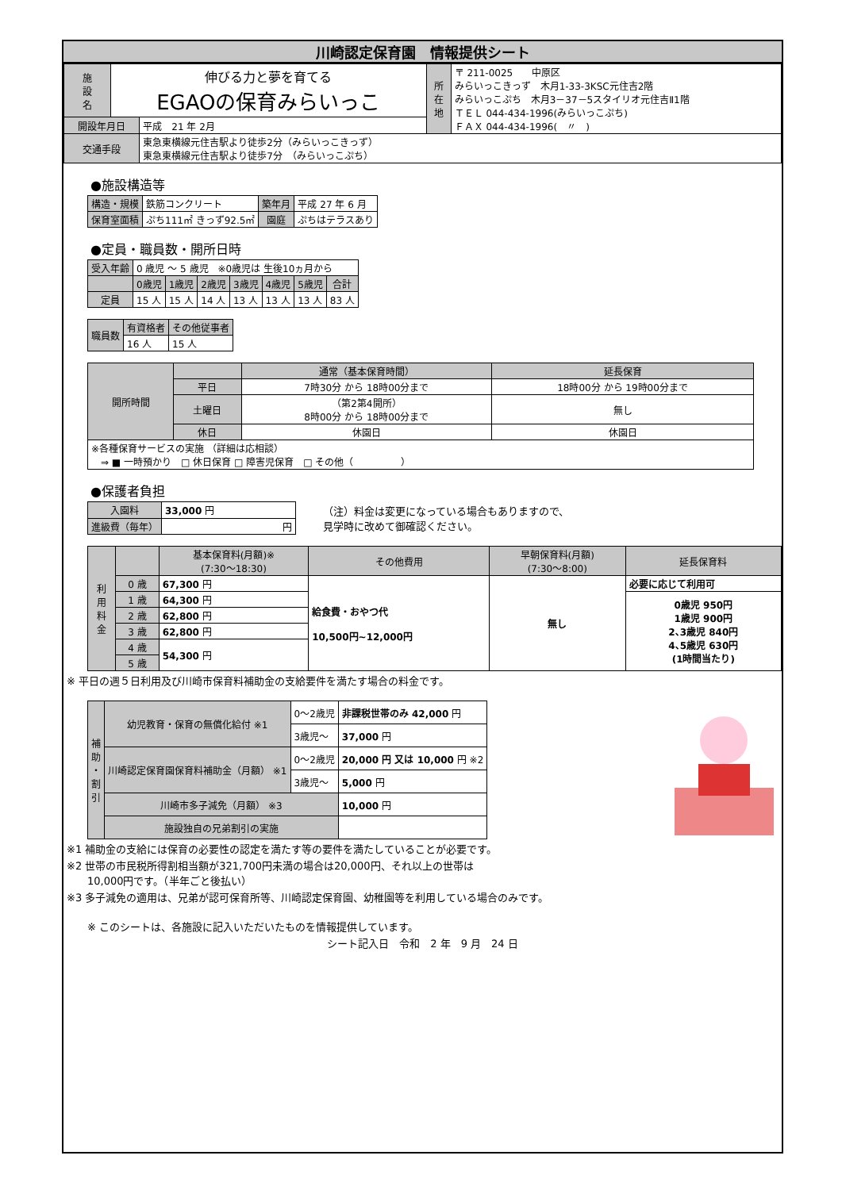川崎認定保育園　情報提供シート
| 施 設 名 | 伸びる力と夢を育てる EGAOの保育みらいっこ | | 所 在 地 | 〒 211-0025 中原区 みらいっこきっず 木月1-33-3KSC元住吉2階 みらいっこぷち 木月3－37－5スタイリオ元住吉Ⅱ1階 ＴＥＬ 044-434-1996(みらいっこぷち) ＦＡＸ 044-434-1996( 〃 ) |
| 開設年月日 | | 平成 21 年 2月 | | |
| 交通手段 | | 東急東横線元住吉駅より徒歩2分（みらいっこきっず） 東急東横線元住吉駅より徒歩7分 （みらいっこぷち） | | |
●施設構造等
| 構造・規模 | 鉄筋コンクリート | 築年月 | 平成 27 年 6 月 |
| 保育室面積 | ぷち111㎡ きっず92.5㎡ | 園庭 | ぷちはテラスあり |
●定員・職員数・開所日時
| 受入年齢 | 0 歳児 ～ 5 歳児 ※0歳児は 生後10ヵ月から | | | | | | |
| | 0歳児 | 1歳児 | 2歳児 | 3歳児 | 4歳児 | 5歳児 | 合計 |
| 定員 | 15 人 | 15 人 | 14 人 | 13 人 | 13 人 | 13 人 | 83 人 |
| 職員数 | 有資格者 | その他従事者 |
| | 16 人 | 15 人 |
| 開所時間 | | 通常（基本保育時間） | 延長保育 |
| | 平日 | 7時30分 から 18時00分まで | 18時00分 から 19時00分まで |
| | 土曜日 | （第2第4開所） 8時00分 から 18時00分まで | 無し |
| | 休日 | 休園日 | 休園日 |
| ※各種保育サービスの実施 （詳細は応相談） ⇒ ■ 一時預かり □ 休日保育 □ 障害児保育 □ その他（ ） | | | |
●保護者負担
| 入園料 | 33,000 円 |
| 進級費（毎年） | 円 |
（注）料金は変更になっている場合もありますので、
見学時に改めて御確認ください。
| 利 用 料 金 | | 基本保育料(月額)※ (7:30～18:30) | その他費用 | 早朝保育料(月額) (7:30～8:00) | 延長保育料 |
| | 0 歳 | 67,300 円 | 給食費・おやつ代 10,500円~12,000円 | 無し | 必要に応じて利用可 |
| | 1 歳 | 64,300 円 | | | 0歳児 950円 1歳児 900円 2､3歳児 840円 4､5歳児 630円 (1時間当たり) |
| | 2 歳 | 62,800 円 | | | |
| | 3 歳 | 62,800 円 | | | |
| | 4 歳 | 54,300 円 | | | |
| | 5 歳 | | | | |
※ 平日の週５日利用及び川崎市保育料補助金の支給要件を満たす場合の料金です。
| 補 助 ・ 割 引 | 幼児教育・保育の無償化給付 ※1 | 0～2歳児 | 非課税世帯のみ 42,000 円 |
| | | 3歳児～ | 37,000 円 |
| | 川崎認定保育園保育料補助金（月額） ※1 | 0～2歳児 | 20,000 円 又は 10,000 円 ※2 |
| | | 3歳児～ | 5,000 円 |
| | 川崎市多子減免（月額） ※3 | | 10,000 円 |
| | 施設独自の兄弟割引の実施 | | |
※1 補助金の支給には保育の必要性の認定を満たす等の要件を満たしていることが必要です。
※2 世帯の市民税所得割相当額が321,700円未満の場合は20,000円、それ以上の世帯は
　　10,000円です。（半年ごと後払い）
※3 多子減免の適用は、兄弟が認可保育所等、川崎認定保育園、幼稚園等を利用している場合のみです。
※ このシートは、各施設に記入いただいたものを情報提供しています。
シート記入日　令和　2 年　9 月　24 日